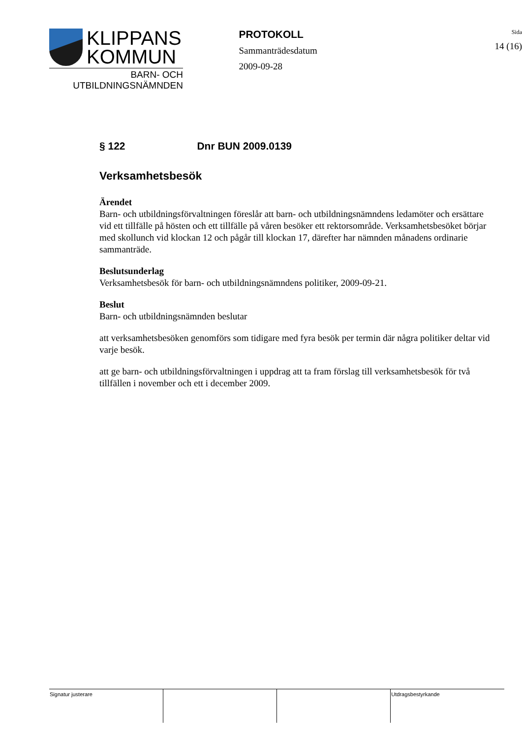KLIPPANS
KOMMUN
BARN- OCH
UTBILDNINGSNÄMNDEN
PROTOKOLL
Sammanträdesdatum
2009-09-28
Sida
14 (16)
§ 122 Dnr BUN 2009.0139
Verksamhetsbesök
Ärendet
Barn- och utbildningsförvaltningen föreslår att barn- och utbildningsnämndens ledamöter och ersättare vid ett tillfälle på hösten och ett tillfälle på våren besöker ett rektorsområde. Verksamhetsbesöket börjar med skollunch vid klockan 12 och pågår till klockan 17, därefter har nämnden månadens ordinarie sammanträde.
Beslutsunderlag
Verksamhetsbesök för barn- och utbildningsnämndens politiker, 2009-09-21.
Beslut
Barn- och utbildningsnämnden beslutar
att verksamhetsbesöken genomförs som tidigare med fyra besök per termin där några politiker deltar vid varje besök.
att ge barn- och utbildningsförvaltningen i uppdrag att ta fram förslag till verksamhetsbesök för två tillfällen i november och ett i december 2009.
| Signatur justerare | | | Utdragsbestyrkande |